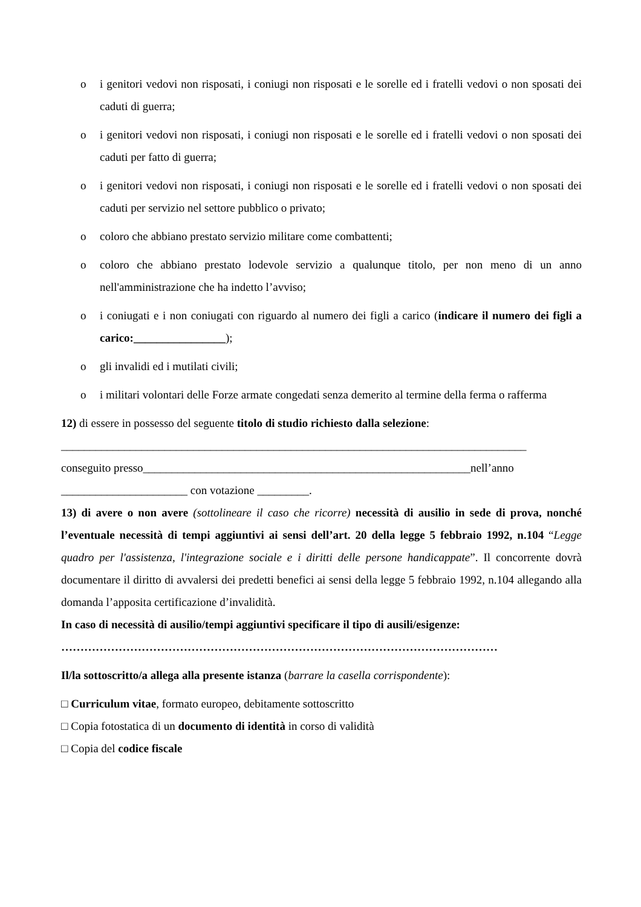o i genitori vedovi non risposati, i coniugi non risposati e le sorelle ed i fratelli vedovi o non sposati dei caduti di guerra;
o i genitori vedovi non risposati, i coniugi non risposati e le sorelle ed i fratelli vedovi o non sposati dei caduti per fatto di guerra;
o i genitori vedovi non risposati, i coniugi non risposati e le sorelle ed i fratelli vedovi o non sposati dei caduti per servizio nel settore pubblico o privato;
o coloro che abbiano prestato servizio militare come combattenti;
o coloro che abbiano prestato lodevole servizio a qualunque titolo, per non meno di un anno nell'amministrazione che ha indetto l’avviso;
o i coniugati e i non coniugati con riguardo al numero dei figli a carico (indicare il numero dei figli a carico:________________);
o gli invalidi ed i mutilati civili;
o i militari volontari delle Forze armate congedati senza demerito al termine della ferma o rafferma
12) di essere in possesso del seguente titolo di studio richiesto dalla selezione:
_________________________________________________________________________________
conseguito presso_________________________________________________________nell’anno
______________________ con votazione _________.
13) di avere o non avere (sottolineare il caso che ricorre) necessità di ausilio in sede di prova, nonché l’eventuale necessità di tempi aggiuntivi ai sensi dell’art. 20 della legge 5 febbraio 1992, n.104 “Legge quadro per l'assistenza, l'integrazione sociale e i diritti delle persone handicappate”. Il concorrente dovrà documentare il diritto di avvalersi dei predetti benefici ai sensi della legge 5 febbraio 1992, n.104 allegando alla domanda l’apposita certificazione d’invalidità.
In caso di necessità di ausilio/tempi aggiuntivi specificare il tipo di ausili/esigenze:
……………………………………………………………………………………………………
Il/la sottoscritto/a allega alla presente istanza (barrare la casella corrispondente):
□ Curriculum vitae, formato europeo, debitamente sottoscritto
□ Copia fotostatica di un documento di identità in corso di validità
□ Copia del codice fiscale